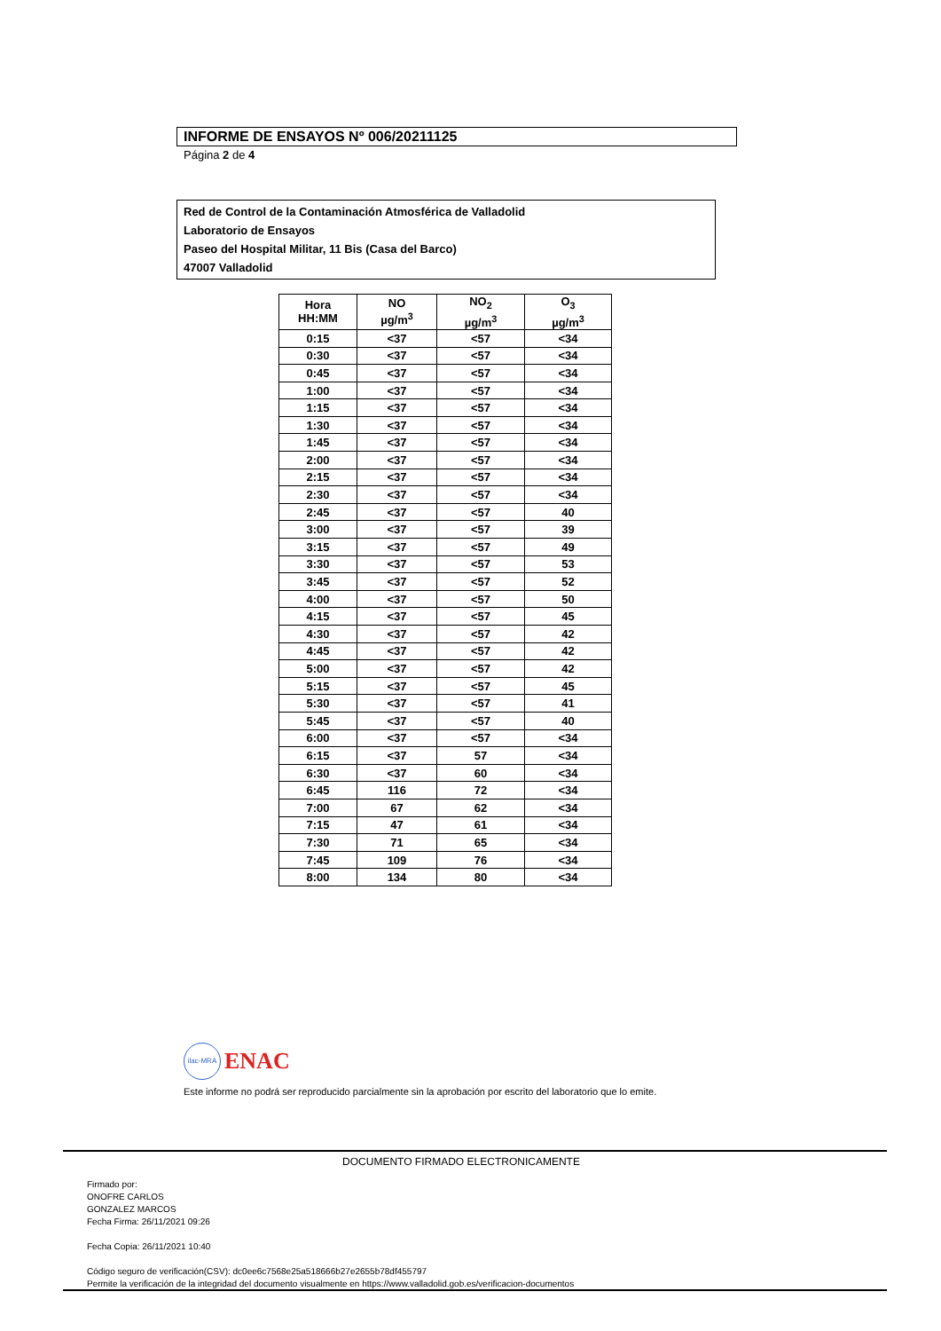INFORME DE ENSAYOS Nº 006/20211125
Página 2 de 4
Red de Control de la Contaminación Atmosférica de Valladolid
Laboratorio de Ensayos
Paseo del Hospital Militar, 11 Bis (Casa del Barco)
47007 Valladolid
| Hora HH:MM | NO µg/m<sup>3</sup> | NO<sub>2</sub> µg/m<sup>3</sup> | O<sub>3</sub> µg/m<sup>3</sup> |
| --- | --- | --- | --- |
| 0:15 | <37 | <57 | <34 |
| 0:30 | <37 | <57 | <34 |
| 0:45 | <37 | <57 | <34 |
| 1:00 | <37 | <57 | <34 |
| 1:15 | <37 | <57 | <34 |
| 1:30 | <37 | <57 | <34 |
| 1:45 | <37 | <57 | <34 |
| 2:00 | <37 | <57 | <34 |
| 2:15 | <37 | <57 | <34 |
| 2:30 | <37 | <57 | <34 |
| 2:45 | <37 | <57 | 40 |
| 3:00 | <37 | <57 | 39 |
| 3:15 | <37 | <57 | 49 |
| 3:30 | <37 | <57 | 53 |
| 3:45 | <37 | <57 | 52 |
| 4:00 | <37 | <57 | 50 |
| 4:15 | <37 | <57 | 45 |
| 4:30 | <37 | <57 | 42 |
| 4:45 | <37 | <57 | 42 |
| 5:00 | <37 | <57 | 42 |
| 5:15 | <37 | <57 | 45 |
| 5:30 | <37 | <57 | 41 |
| 5:45 | <37 | <57 | 40 |
| 6:00 | <37 | <57 | <34 |
| 6:15 | <37 | 57 | <34 |
| 6:30 | <37 | 60 | <34 |
| 6:45 | 116 | 72 | <34 |
| 7:00 | 67 | 62 | <34 |
| 7:15 | 47 | 61 | <34 |
| 7:30 | 71 | 65 | <34 |
| 7:45 | 109 | 76 | <34 |
| 8:00 | 134 | 80 | <34 |
ilac-MRA ENAC
Este informe no podrá ser reproducido parcialmente sin la aprobación por escrito del laboratorio que lo emite.
DOCUMENTO FIRMADO ELECTRONICAMENTE
Firmado por:
ONOFRE CARLOS
GONZALEZ MARCOS
Fecha Firma: 26/11/2021 09:26
Fecha Copia: 26/11/2021 10:40
Código seguro de verificación(CSV): dc0ee6c7568e25a518666b27e2655b78df455797
Permite la verificación de la integridad del documento visualmente en https://www.valladolid.gob.es/verificacion-documentos